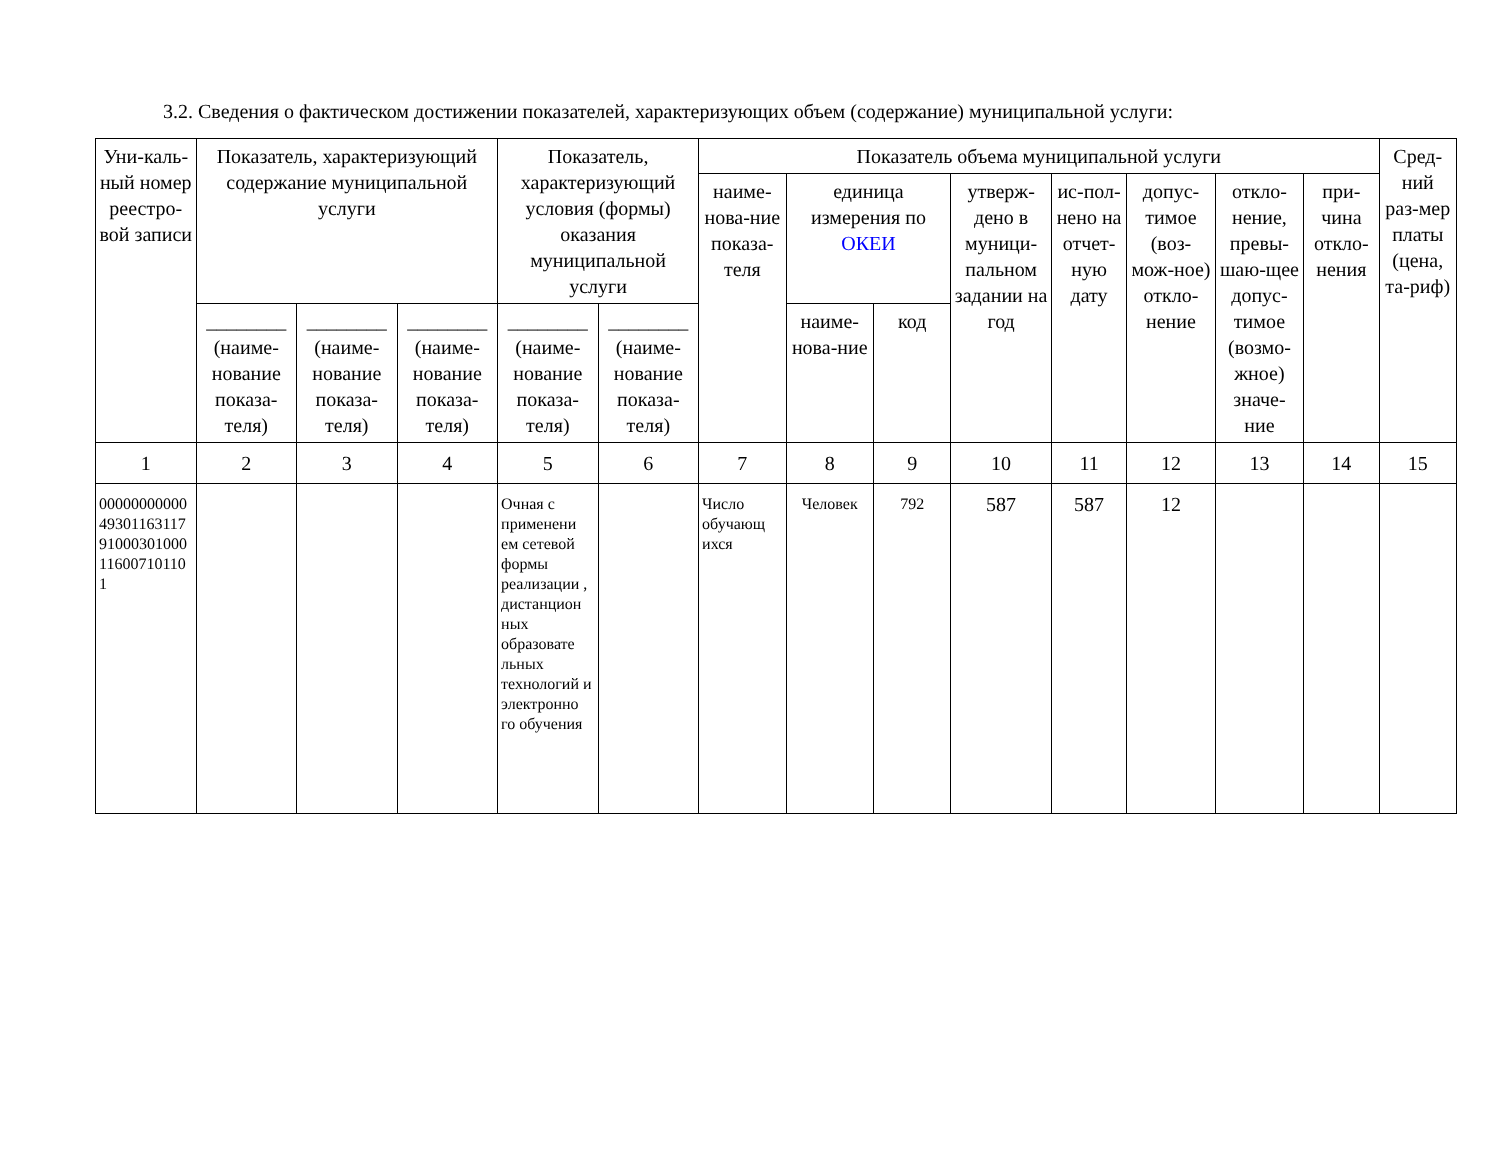3.2. Сведения о фактическом достижении показателей, характеризующих объем (содержание) муниципальной услуги:
| Уни-каль-ный номер реестро-вой записи | Показатель, характеризующий содержание муниципальной услуги | | | Показатель, характеризующий условия (формы) оказания муниципальной услуги | | Показатель объема муниципальной услуги | | | | | | | | Сред-ний раз-мер платы (цена, та-риф) |
| --- | --- | --- | --- | --- | --- | --- | --- | --- | --- | --- | --- | --- | --- | --- |
| | | | | | | наиме-нова-ние показа-теля | единица измерения по ОКЕИ | | утверж-дено в муници-пальном задании на год | ис-пол-нено на отчет-ную дату | допус-тимое (воз-мож-ное) откло-нение | откло-нение, превы-шаю-щее допус-тимое (возмо-жное) значе-ние | при-чина откло-нения | |
| | ________ (наиме-нование показа-теля) | ________ (наиме-нование показа-теля) | ________ (наиме-нование показа-теля) | ________ (наиме-нование показа-теля) | ________ (наиме-нование показа-теля) | | наиме-нова-ние | код | | | | | | |
| 1 | 2 | 3 | 4 | 5 | 6 | 7 | 8 | 9 | 10 | 11 | 12 | 13 | 14 | 15 |
| 000000000004930116311791000301000116007101101 | | | | Очная с применени ем сетевой формы реализации , дистанцион ных образовате льных технологий и электронно го обучения | | Число обучающ ихся | Человек | 792 | 587 | 587 | 12 | | | |